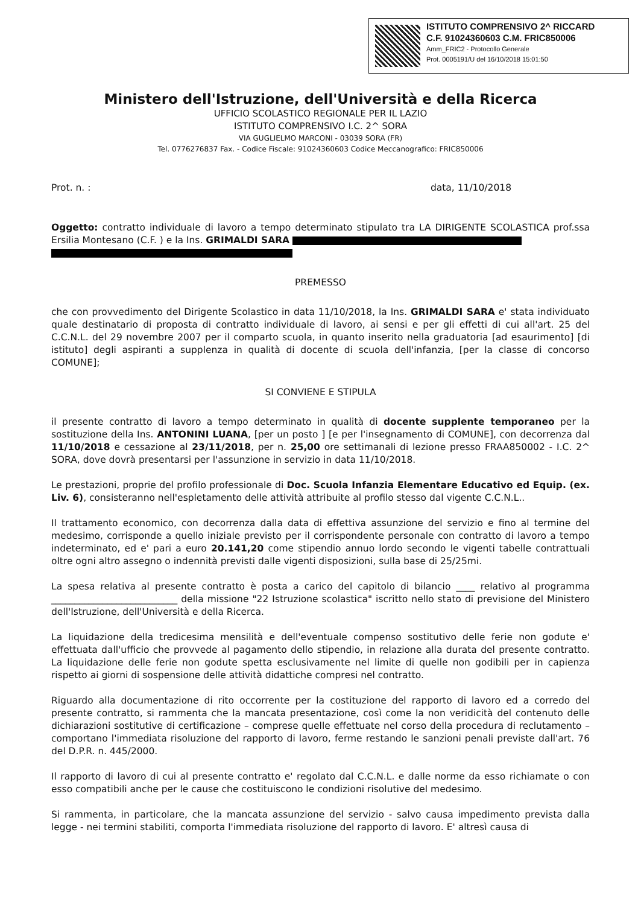ISTITUTO COMPRENSIVO 2^ RICCARD
C.F. 91024360603 C.M. FRIC850006
Amm_FRIC2 - Protocollo Generale
Prot. 0005191/U del 16/10/2018 15:01:50
Ministero dell'Istruzione, dell'Università e della Ricerca
UFFICIO SCOLASTICO REGIONALE PER IL LAZIO
ISTITUTO COMPRENSIVO I.C. 2^ SORA
VIA GUGLIELMO MARCONI - 03039 SORA (FR)
Tel. 0776276837 Fax. - Codice Fiscale: 91024360603 Codice Meccanografico: FRIC850006
Prot. n. : data, 11/10/2018
Oggetto: contratto individuale di lavoro a tempo determinato stipulato tra LA DIRIGENTE SCOLASTICA prof.ssa Ersilia Montesano (C.F. ) e la Ins. GRIMALDI SARA
PREMESSO
che con provvedimento del Dirigente Scolastico in data 11/10/2018, la Ins. GRIMALDI SARA e' stata individuato quale destinatario di proposta di contratto individuale di lavoro, ai sensi e per gli effetti di cui all'art. 25 del C.C.N.L. del 29 novembre 2007 per il comparto scuola, in quanto inserito nella graduatoria [ad esaurimento] [di istituto] degli aspiranti a supplenza in qualità di docente di scuola dell'infanzia, [per la classe di concorso COMUNE];
SI CONVIENE E STIPULA
il presente contratto di lavoro a tempo determinato in qualità di docente supplente temporaneo per la sostituzione della Ins. ANTONINI LUANA, [per un posto ] [e per l'insegnamento di COMUNE], con decorrenza dal 11/10/2018 e cessazione al 23/11/2018, per n. 25,00 ore settimanali di lezione presso FRAA850002 - I.C. 2^ SORA, dove dovrà presentarsi per l'assunzione in servizio in data 11/10/2018.
Le prestazioni, proprie del profilo professionale di Doc. Scuola Infanzia Elementare Educativo ed Equip. (ex. Liv. 6), consisteranno nell'espletamento delle attività attribuite al profilo stesso dal vigente C.C.N.L..
Il trattamento economico, con decorrenza dalla data di effettiva assunzione del servizio e fino al termine del medesimo, corrisponde a quello iniziale previsto per il corrispondente personale con contratto di lavoro a tempo indeterminato, ed e' pari a euro 20.141,20 come stipendio annuo lordo secondo le vigenti tabelle contrattuali oltre ogni altro assegno o indennità previsti dalle vigenti disposizioni, sulla base di 25/25mi.
La spesa relativa al presente contratto è posta a carico del capitolo di bilancio ____ relativo al programma ___________________________ della missione "22 Istruzione scolastica" iscritto nello stato di previsione del Ministero dell'Istruzione, dell'Università e della Ricerca.
La liquidazione della tredicesima mensilità e dell'eventuale compenso sostitutivo delle ferie non godute e' effettuata dall'ufficio che provvede al pagamento dello stipendio, in relazione alla durata del presente contratto. La liquidazione delle ferie non godute spetta esclusivamente nel limite di quelle non godibili per in capienza rispetto ai giorni di sospensione delle attività didattiche compresi nel contratto.
Riguardo alla documentazione di rito occorrente per la costituzione del rapporto di lavoro ed a corredo del presente contratto, si rammenta che la mancata presentazione, così come la non veridicità del contenuto delle dichiarazioni sostitutive di certificazione – comprese quelle effettuate nel corso della procedura di reclutamento – comportano l'immediata risoluzione del rapporto di lavoro, ferme restando le sanzioni penali previste dall'art. 76 del D.P.R. n. 445/2000.
Il rapporto di lavoro di cui al presente contratto e' regolato dal C.C.N.L. e dalle norme da esso richiamate o con esso compatibili anche per le cause che costituiscono le condizioni risolutive del medesimo.
Si rammenta, in particolare, che la mancata assunzione del servizio - salvo causa impedimento prevista dalla legge - nei termini stabiliti, comporta l'immediata risoluzione del rapporto di lavoro. E' altresì causa di